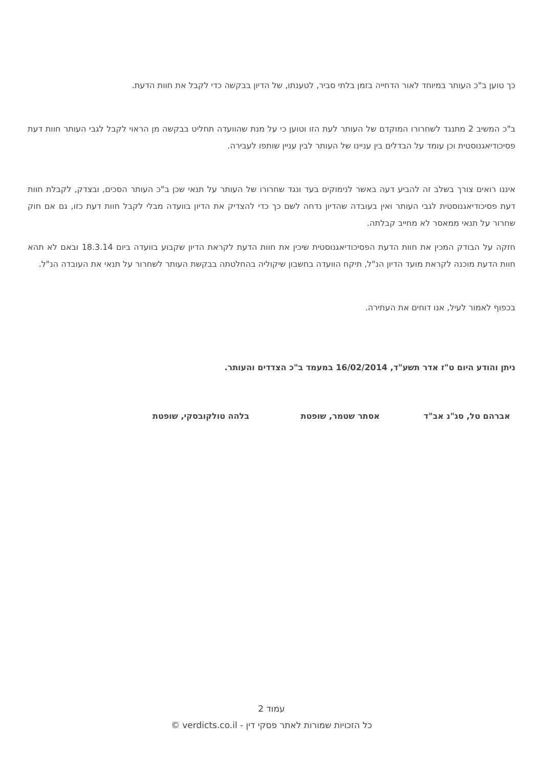כך טוען ב"כ העותר במיוחד לאור הדחייה בזמן בלתי סביר, לטענתו, של הדיון בבקשה כדי לקבל את חוות הדעת.
ב"כ המשיב 2 מתנגד לשחרורו המוקדם של העותר לעת הזו וטוען כי על מנת שהוועדה תחליט בבקשה מן הראוי לקבל לגבי העותר חוות דעת פסיכודיאגנוסטית וכן עומד על הבדלים בין עניינו של העותר לבין עניין שותפו לעבירה.
איננו רואים צורך בשלב זה להביע דעה באשר לנימוקים בעד ונגד שחרורו של העותר על תנאי שכן ב"כ העותר הסכים, ובצדק, לקבלת חוות דעת פסיכודיאגנוסטית לגבי העותר ואין בעובדה שהדיון נדחה לשם כך כדי להצדיק את הדיון בוועדה מבלי לקבל חוות דעת כזו, גם אם חוק שחרור על תנאי ממאסר לא מחייב קבלתה.
חזקה על הבודק המכין את חוות הדעת הפסיכודיאגנוסטית שיכין את חוות הדעת לקראת הדיון שקבוע בוועדה ביום 18.3.14 ובאם לא תהא חוות הדעת מוכנה לקראת מועד הדיון הנ"ל, תיקח הוועדה בחשבון שיקוליה בהחלטתה בבקשת העותר לשחרור על תנאי את העובדה הנ"ל.
בכפוף לאמור לעיל, אנו דוחים את העתירה.
ניתן והודע היום ט"ז אדר תשע"ד, 16/02/2014 במעמד ב"כ הצדדים והעותר.
אברהם טל, סג"נ אב"ד אסתר שטמר, שופטת בלהה טולקובסקי, שופטת
עמוד 2
כל הזכויות שמורות לאתר פסקי דין - verdicts.co.il ©